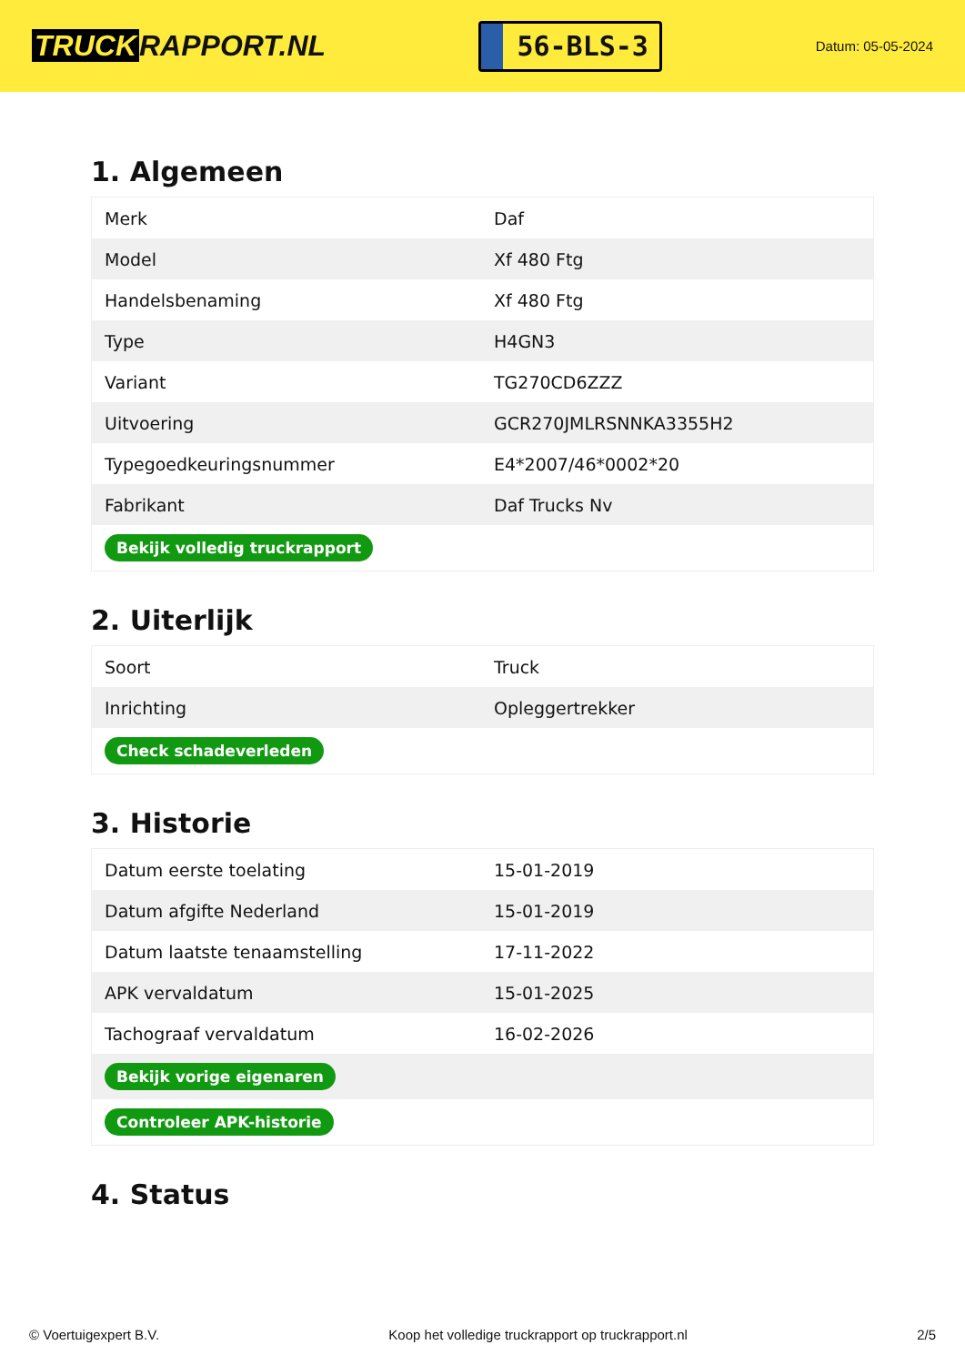TRUCK RAPPORT.NL
56-BLS-3
Datum: 05-05-2024
1. Algemeen
| Merk | Daf |
| Model | Xf 480 Ftg |
| Handelsbenaming | Xf 480 Ftg |
| Type | H4GN3 |
| Variant | TG270CD6ZZZ |
| Uitvoering | GCR270JMLRSNNKA3355H2 |
| Typegoedkeuringsnummer | E4*2007/46*0002*20 |
| Fabrikant | Daf Trucks Nv |
| Bekijk volledig truckrapport | |
2. Uiterlijk
| Soort | Truck |
| Inrichting | Opleggertrekker |
| Check schadeverleden | |
3. Historie
| Datum eerste toelating | 15-01-2019 |
| Datum afgifte Nederland | 15-01-2019 |
| Datum laatste tenaamstelling | 17-11-2022 |
| APK vervaldatum | 15-01-2025 |
| Tachograaf vervaldatum | 16-02-2026 |
| Bekijk vorige eigenaren | |
| Controleer APK-historie | |
4. Status
© Voertuigexpert B.V. Koop het volledige truckrapport op truckrapport.nl 2/5